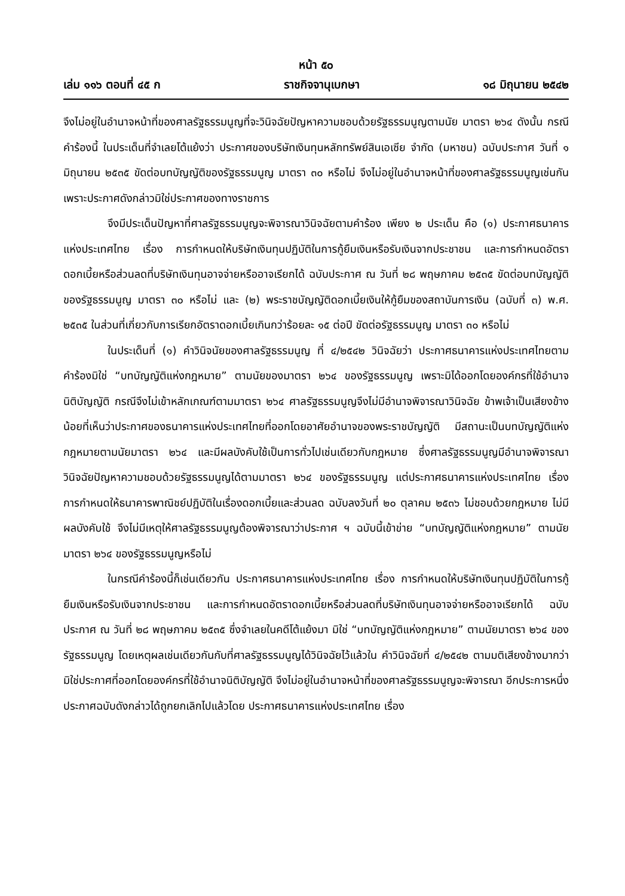หน้า ๕๐
เล่ม ๑๑๖ ตอนที่ ๔๕ ก ราชกิจจานุเบกษา ๑๘ มิถุนายน ๒๕๔๒
จึงไม่อยู่ในอำนาจหน้าที่ของศาลรัฐธรรมนูญที่จะวินิจฉัยปัญหาความชอบด้วยรัฐธรรมนูญตามนัย มาตรา ๒๖๔ ดังนั้น กรณีคำร้องนี้ ในประเด็นที่จำเลยโต้แย้งว่า ประกาศของบริษัทเงินทุนหลักทรัพย์สินเอเซีย จำกัด (มหาชน) ฉบับประกาศ วันที่ ๑ มิถุนายน ๒๕๓๕ ขัดต่อบทบัญญัติของรัฐธรรมนูญ มาตรา ๓๐ หรือไม่ จึงไม่อยู่ในอำนาจหน้าที่ของศาลรัฐธรรมนูญเช่นกัน เพราะประกาศดังกล่าวมิใช่ประกาศของทางราชการ
จึงมีประเด็นปัญหาที่ศาลรัฐธรรมนูญจะพิจารณาวินิจฉัยตามคำร้อง เพียง ๒ ประเด็น คือ (๑) ประกาศธนาคารแห่งประเทศไทย เรื่อง การกำหนดให้บริษัทเงินทุนปฏิบัติในการกู้ยืมเงินหรือรับเงินจากประชาชน และการกำหนดอัตราดอกเบี้ยหรือส่วนลดที่บริษัทเงินทุนอาจจ่ายหรืออาจเรียกได้ ฉบับประกาศ ณ วันที่ ๒๘ พฤษภาคม ๒๕๓๕ ขัดต่อบทบัญญัติของรัฐธรรมนูญ มาตรา ๓๐ หรือไม่ และ (๒) พระราชบัญญัติดอกเบี้ยเงินให้กู้ยืมของสถาบันการเงิน (ฉบับที่ ๓) พ.ศ. ๒๕๓๕ ในส่วนที่เกี่ยวกับการเรียกอัตราดอกเบี้ยเกินกว่าร้อยละ ๑๕ ต่อปี ขัดต่อรัฐธรรมนูญ มาตรา ๓๐ หรือไม่
ในประเด็นที่ (๑) คำวินิจนัยของศาลรัฐธรรมนูญ ที่ ๔/๒๕๔๒ วินิจฉัยว่า ประกาศธนาคารแห่งประเทศไทยตามคำร้องมิใช่ “บทบัญญัติแห่งกฎหมาย” ตามนัยของมาตรา ๒๖๔ ของรัฐธรรมนูญ เพราะมิได้ออกโดยองค์กรที่ใช้อำนาจนิติบัญญัติ กรณีจึงไม่เข้าหลักเกณฑ์ตามมาตรา ๒๖๔ ศาลรัฐธรรมนูญจึงไม่มีอำนาจพิจารณาวินิจฉัย ข้าพเจ้าเป็นเสียงข้างน้อยที่เห็นว่าประกาศของธนาคารแห่งประเทศไทยที่ออกโดยอาศัยอำนาจของพระราชบัญญัติ มีสถานะเป็นบทบัญญัติแห่งกฎหมายตามนัยมาตรา ๒๖๔ และมีผลบังคับใช้เป็นการทั่วไปเช่นเดียวกับกฎหมาย ซึ่งศาลรัฐธรรมนูญมีอำนาจพิจารณาวินิจฉัยปัญหาความชอบด้วยรัฐธรรมนูญได้ตามมาตรา ๒๖๔ ของรัฐธรรมนูญ แต่ประกาศธนาคารแห่งประเทศไทย เรื่อง การกำหนดให้ธนาคารพาณิชย์ปฏิบัติในเรื่องดอกเบี้ยและส่วนลด ฉบับลงวันที่ ๒๐ ตุลาคม ๒๕๓๖ ไม่ชอบด้วยกฎหมาย ไม่มีผลบังคับใช้ จึงไม่มีเหตุให้ศาลรัฐธรรมนูญต้องพิจารณาว่าประกาศ ฯ ฉบับนี้เข้าข่าย “บทบัญญัติแห่งกฎหมาย” ตามนัยมาตรา ๒๖๔ ของรัฐธรรมนูญหรือไม่
ในกรณีคำร้องนี้ก็เช่นเดียวกัน ประกาศธนาคารแห่งประเทศไทย เรื่อง การกำหนดให้บริษัทเงินทุนปฏิบัติในการกู้ยืมเงินหรือรับเงินจากประชาชน และการกำหนดอัตราดอกเบี้ยหรือส่วนลดที่บริษัทเงินทุนอาจจ่ายหรืออาจเรียกได้ ฉบับประกาศ ณ วันที่ ๒๘ พฤษภาคม ๒๕๓๕ ซึ่งจำเลยในคดีโต้แย้งมา มิใช่ “บทบัญญัติแห่งกฎหมาย” ตามนัยมาตรา ๒๖๔ ของรัฐธรรมนูญ โดยเหตุผลเช่นเดียวกันกับที่ศาลรัฐธรรมนูญได้วินิจฉัยไว้แล้วใน คำวินิจฉัยที่ ๔/๒๕๔๒ ตามมติเสียงข้างมากว่ามิใช่ประกาศที่ออกโดยองค์กรที่ใช้อำนาจนิติบัญญัติ จึงไม่อยู่ในอำนาจหน้าที่ของศาลรัฐธรรมนูญจะพิจารณา อีกประการหนึ่ง ประกาศฉบับดังกล่าวได้ถูกยกเลิกไปแล้วโดย ประกาศธนาคารแห่งประเทศไทย เรื่อง